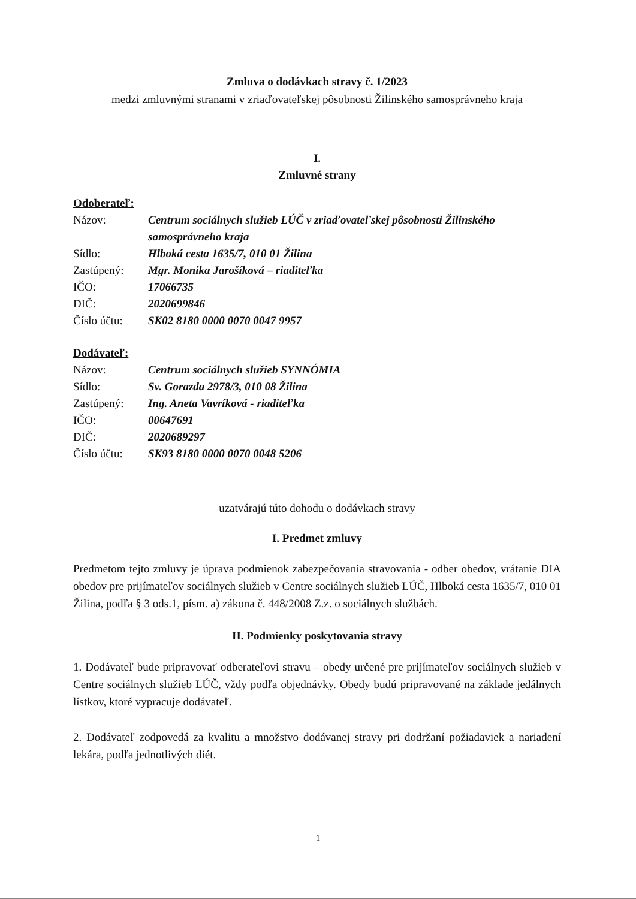Zmluva o dodávkach stravy č. 1/2023
medzi zmluvnými stranami v zriaďovateľskej pôsobnosti Žilinského samosprávneho kraja
I.
Zmluvné strany
Odoberateľ:
| Názov: | Centrum sociálnych služieb LÚČ v zriaďovateľskej pôsobnosti Žilinského samosprávneho kraja |
| Sídlo: | Hlboká cesta 1635/7, 010 01 Žilina |
| Zastúpený: | Mgr. Monika Jarošíková – riaditeľka |
| IČO: | 17066735 |
| DIČ: | 2020699846 |
| Číslo účtu: | SK02 8180 0000 0070 0047 9957 |
Dodávateľ:
| Názov: | Centrum sociálnych služieb SYNNÓMIA |
| Sídlo: | Sv. Gorazda 2978/3, 010 08 Žilina |
| Zastúpený: | Ing. Aneta Vavríková - riaditeľka |
| IČO: | 00647691 |
| DIČ: | 2020689297 |
| Číslo účtu: | SK93 8180 0000 0070 0048 5206 |
uzatvárajú túto dohodu o dodávkach stravy
I. Predmet zmluvy
Predmetom tejto zmluvy je úprava podmienok zabezpečovania stravovania - odber obedov, vrátanie DIA obedov pre prijímateľov sociálnych služieb v Centre sociálnych služieb LÚČ, Hlboká cesta 1635/7, 010 01 Žilina, podľa § 3 ods.1, písm. a) zákona č. 448/2008 Z.z. o sociálnych službách.
II. Podmienky poskytovania stravy
1. Dodávateľ bude pripravovať odberateľovi stravu – obedy určené pre prijímateľov sociálnych služieb v Centre sociálnych služieb LÚČ, vždy podľa objednávky. Obedy budú pripravované na základe jedálnych lístkov, ktoré vypracuje dodávateľ.
2. Dodávateľ zodpovedá za kvalitu a množstvo dodávanej stravy pri dodržaní požiadaviek a nariadení lekára, podľa jednotlivých diét.
1